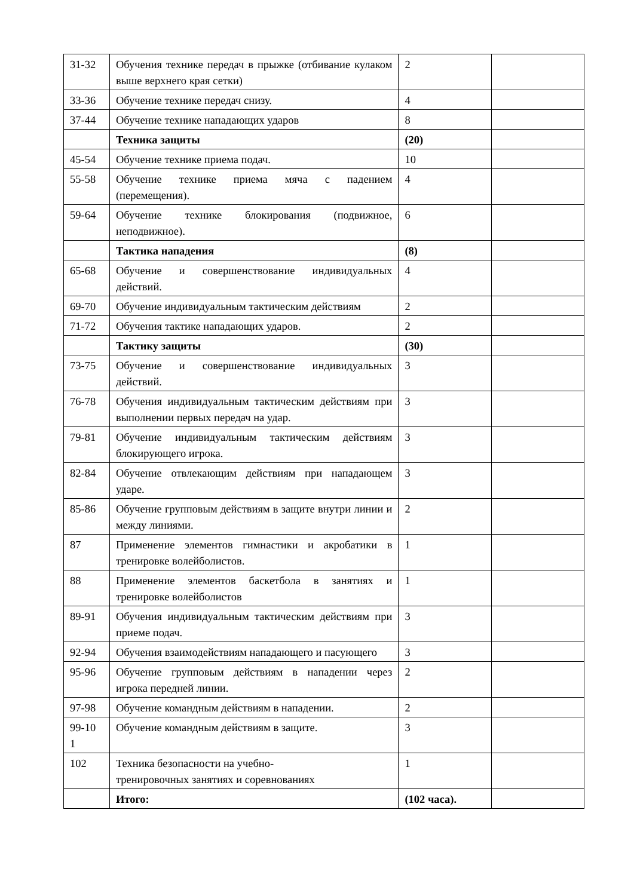| 31-32 | Обучения технике передач в прыжке (отбивание кулаком выше верхнего края сетки) | 2 | |
| 33-36 | Обучение технике передач снизу. | 4 | |
| 37-44 | Обучение технике нападающих ударов | 8 | |
| | Техника защиты | (20) | |
| 45-54 | Обучение технике приема подач. | 10 | |
| 55-58 | Обучение технике приема мяча с падением (перемещения). | 4 | |
| 59-64 | Обучение технике блокирования (подвижное, неподвижное). | 6 | |
| | Тактика нападения | (8) | |
| 65-68 | Обучение и совершенствование индивидуальных действий. | 4 | |
| 69-70 | Обучение индивидуальным тактическим действиям | 2 | |
| 71-72 | Обучения тактике нападающих ударов. | 2 | |
| | Тактику защиты | (30) | |
| 73-75 | Обучение и совершенствование индивидуальных действий. | 3 | |
| 76-78 | Обучения индивидуальным тактическим действиям при выполнении первых передач на удар. | 3 | |
| 79-81 | Обучение индивидуальным тактическим действиям блокирующего игрока. | 3 | |
| 82-84 | Обучение отвлекающим действиям при нападающем ударе. | 3 | |
| 85-86 | Обучение групповым действиям в защите внутри линии и между линиями. | 2 | |
| 87 | Применение элементов гимнастики и акробатики в тренировке волейболистов. | 1 | |
| 88 | Применение элементов баскетбола в занятиях и тренировке волейболистов | 1 | |
| 89-91 | Обучения индивидуальным тактическим действиям при приеме подач. | 3 | |
| 92-94 | Обучения взаимодействиям нападающего и пасующего | 3 | |
| 95-96 | Обучение групповым действиям в нападении через игрока передней линии. | 2 | |
| 97-98 | Обучение командным действиям в нападении. | 2 | |
| 99-10 1 | Обучение командным действиям в защите. | 3 | |
| 102 | Техника безопасности на учебно- тренировочных занятиях и соревнованиях | 1 | |
| | Итого: | (102 часа). | |